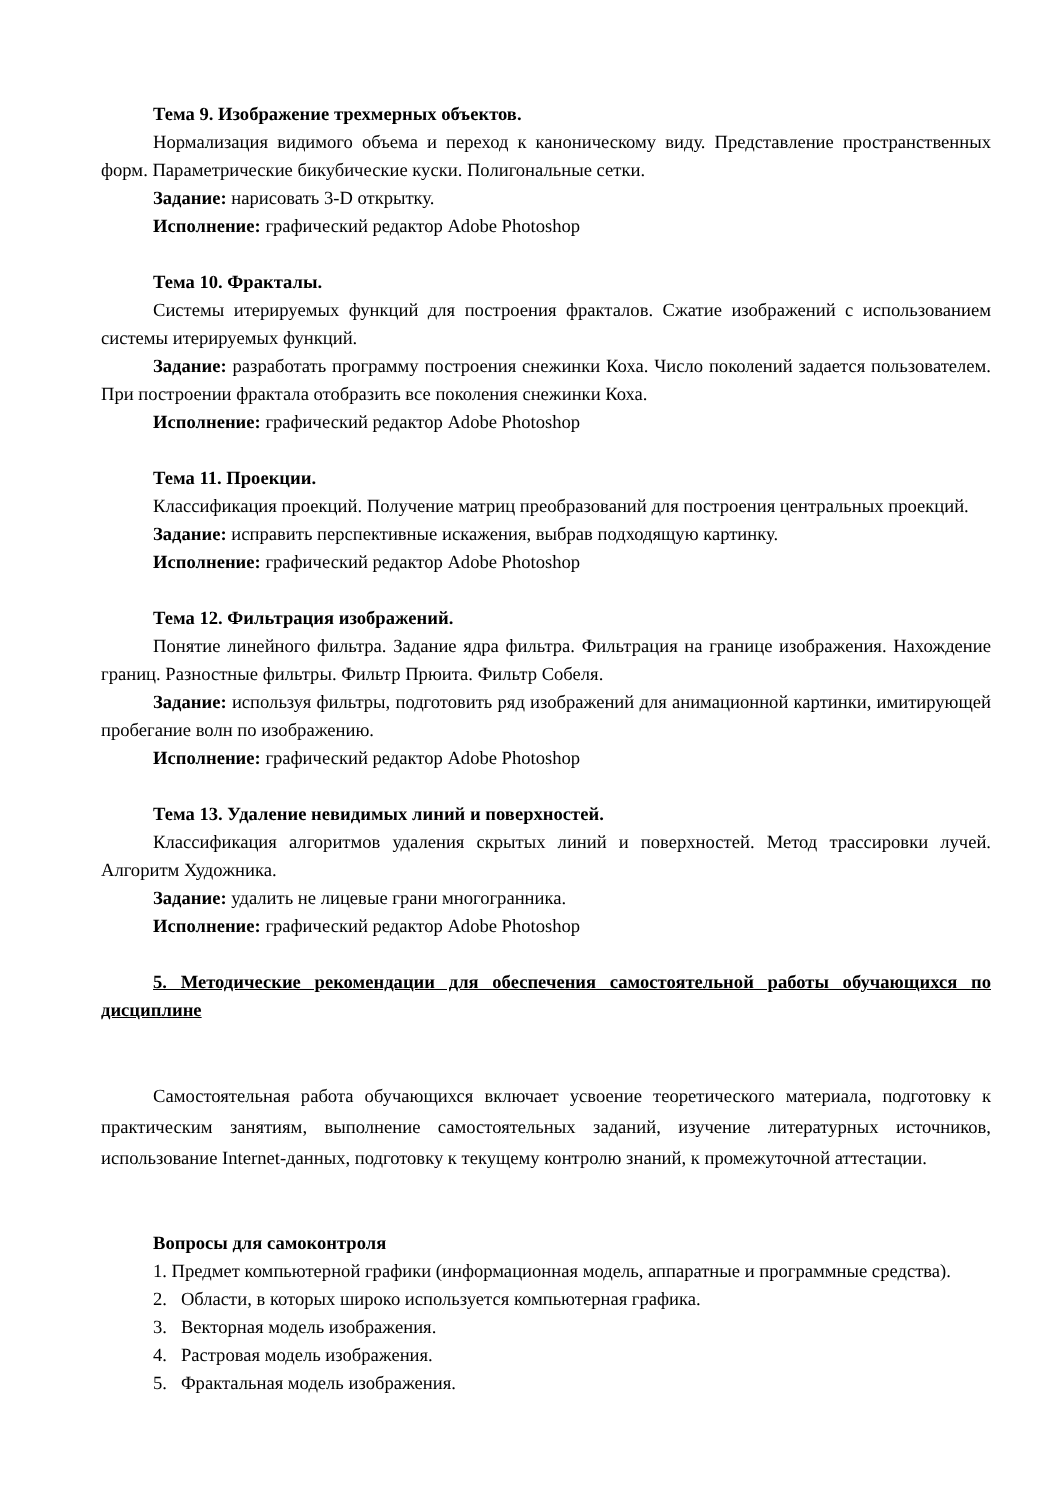Тема 9. Изображение трехмерных объектов.
Нормализация видимого объема и переход к каноническому виду. Представление пространственных форм. Параметрические бикубические куски. Полигональные сетки.
Задание: нарисовать 3-D открытку.
Исполнение: графический редактор Adobe Photoshop
Тема 10. Фракталы.
Системы итерируемых функций для построения фракталов. Сжатие изображений с использованием системы итерируемых функций.
Задание: разработать программу построения снежинки Коха. Число поколений задается пользователем. При построении фрактала отобразить все поколения снежинки Коха.
Исполнение: графический редактор Adobe Photoshop
Тема 11. Проекции.
Классификация проекций. Получение матриц преобразований для построения центральных проекций.
Задание: исправить перспективные искажения, выбрав подходящую картинку.
Исполнение: графический редактор Adobe Photoshop
Тема 12. Фильтрация изображений.
Понятие линейного фильтра. Задание ядра фильтра. Фильтрация на границе изображения. Нахождение границ. Разностные фильтры. Фильтр Прюита. Фильтр Собеля.
Задание: используя фильтры, подготовить ряд изображений для анимационной картинки, имитирующей пробегание волн по изображению.
Исполнение: графический редактор Adobe Photoshop
Тема 13. Удаление невидимых линий и поверхностей.
Классификация алгоритмов удаления скрытых линий и поверхностей. Метод трассировки лучей. Алгоритм Художника.
Задание: удалить не лицевые грани многогранника.
Исполнение: графический редактор Adobe Photoshop
5. Методические рекомендации для обеспечения самостоятельной работы обучающихся по дисциплине
Самостоятельная работа обучающихся включает усвоение теоретического материала, подготовку к практическим занятиям, выполнение самостоятельных заданий, изучение литературных источников, использование Internet-данных, подготовку к текущему контролю знаний, к промежуточной аттестации.
Вопросы для самоконтроля
1. Предмет компьютерной графики (информационная модель, аппаратные и программные средства).
2. Области, в которых широко используется компьютерная графика.
3. Векторная модель изображения.
4. Растровая модель изображения.
5. Фрактальная модель изображения.